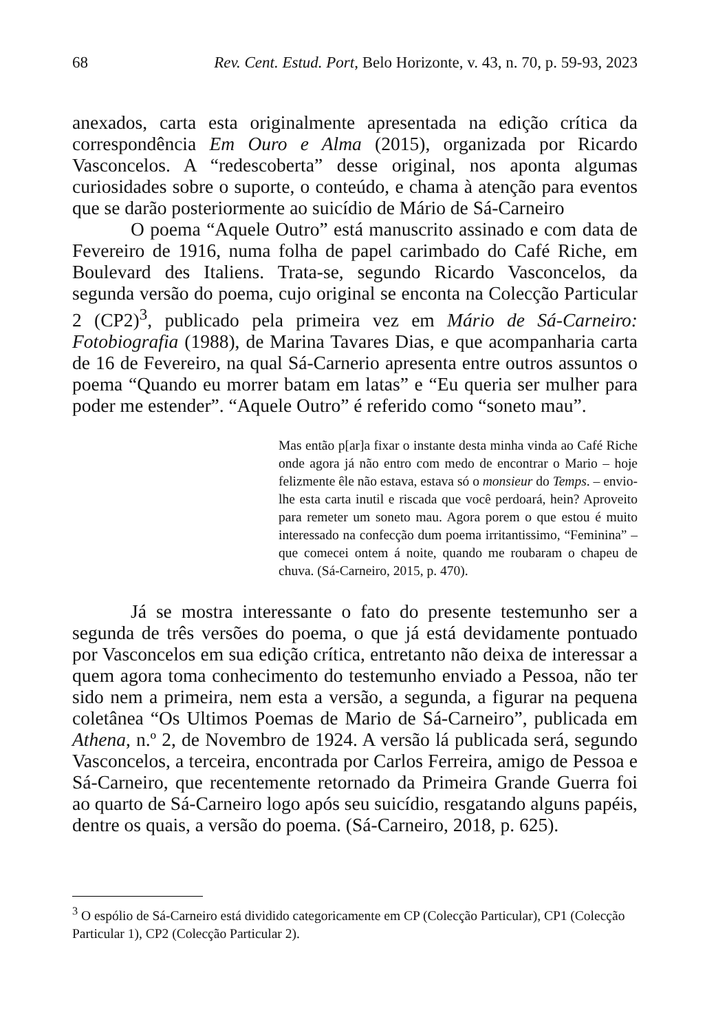68 Rev. Cent. Estud. Port, Belo Horizonte, v. 43, n. 70, p. 59-93, 2023
anexados, carta esta originalmente apresentada na edição crítica da correspondência Em Ouro e Alma (2015), organizada por Ricardo Vasconcelos. A “redescoberta” desse original, nos aponta algumas curiosidades sobre o suporte, o conteúdo, e chama à atenção para eventos que se darão posteriormente ao suicídio de Mário de Sá-Carneiro
O poema “Aquele Outro” está manuscrito assinado e com data de Fevereiro de 1916, numa folha de papel carimbado do Café Riche, em Boulevard des Italiens. Trata-se, segundo Ricardo Vasconcelos, da segunda versão do poema, cujo original se enconta na Colecção Particular 2 (CP2)<sup>3</sup>, publicado pela primeira vez em Mário de Sá-Carneiro: Fotobiografia (1988), de Marina Tavares Dias, e que acompanharia carta de 16 de Fevereiro, na qual Sá-Carnerio apresenta entre outros assuntos o poema “Quando eu morrer batam em latas” e “Eu queria ser mulher para poder me estender”. “Aquele Outro” é referido como “soneto mau”.
Mas então p[ar]a fixar o instante desta minha vinda ao Café Riche onde agora já não entro com medo de encontrar o Mario – hoje felizmente êle não estava, estava só o monsieur do Temps. – envio-lhe esta carta inutil e riscada que você perdoará, hein? Aproveito para remeter um soneto mau. Agora porem o que estou é muito interessado na confecção dum poema irritantissimo, “Feminina” – que comecei ontem á noite, quando me roubaram o chapeu de chuva. (Sá-Carneiro, 2015, p. 470).
Já se mostra interessante o fato do presente testemunho ser a segunda de três versões do poema, o que já está devidamente pontuado por Vasconcelos em sua edição crítica, entretanto não deixa de interessar a quem agora toma conhecimento do testemunho enviado a Pessoa, não ter sido nem a primeira, nem esta a versão, a segunda, a figurar na pequena coletânea “Os Ultimos Poemas de Mario de Sá-Carneiro”, publicada em Athena, n.º 2, de Novembro de 1924. A versão lá publicada será, segundo Vasconcelos, a terceira, encontrada por Carlos Ferreira, amigo de Pessoa e Sá-Carneiro, que recentemente retornado da Primeira Grande Guerra foi ao quarto de Sá-Carneiro logo após seu suicídio, resgatando alguns papéis, dentre os quais, a versão do poema. (Sá-Carneiro, 2018, p. 625).
<sup>3</sup> O espólio de Sá-Carneiro está dividido categoricamente em CP (Colecção Particular), CP1 (Colecção Particular 1), CP2 (Colecção Particular 2).